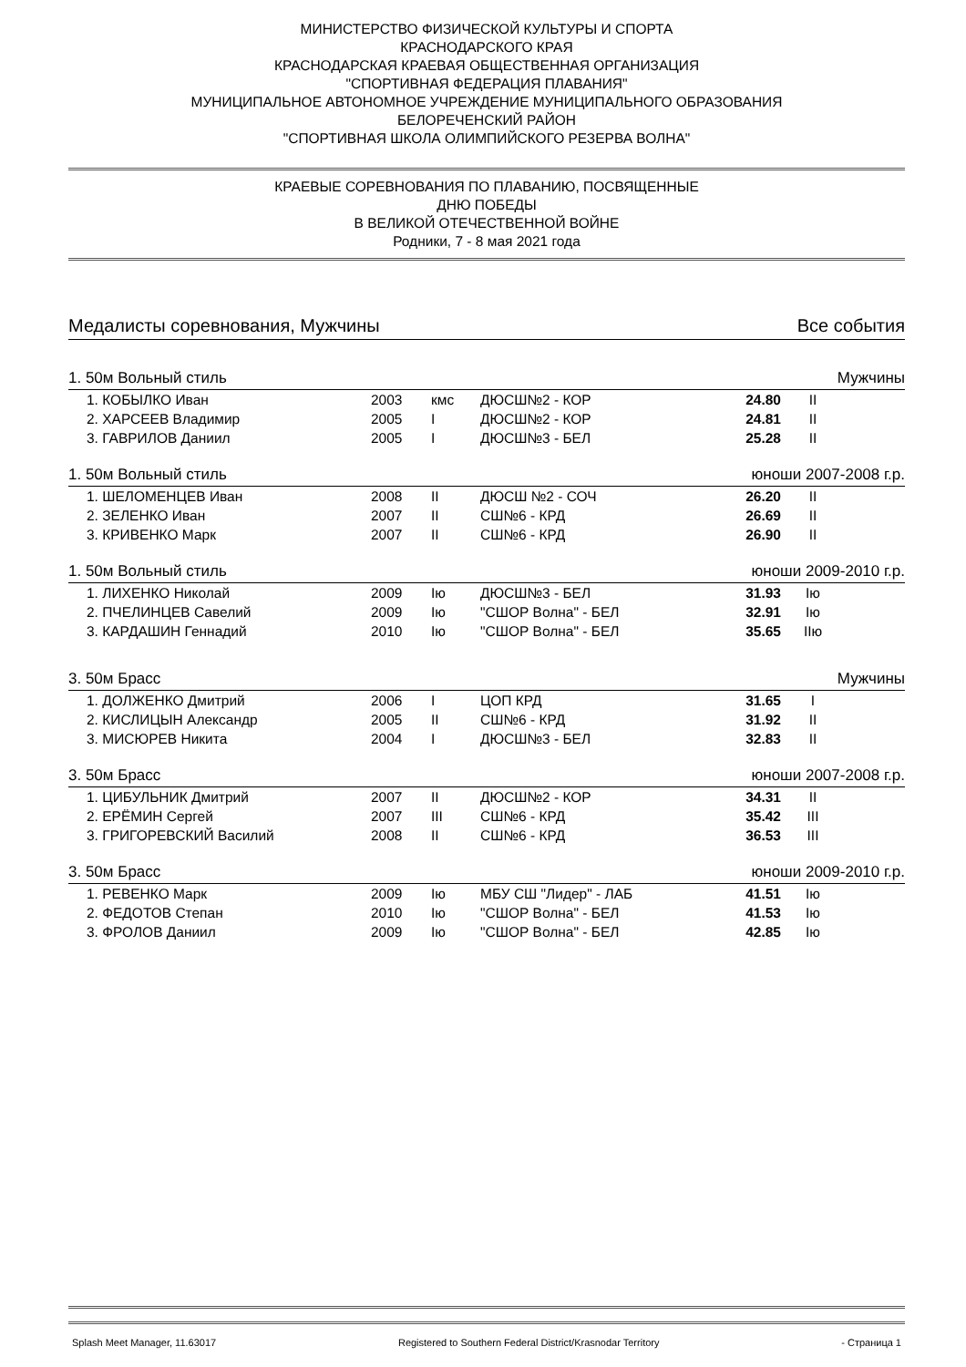МИНИСТЕРСТВО ФИЗИЧЕСКОЙ КУЛЬТУРЫ И СПОРТА
КРАСНОДАРСКОГО КРАЯ
КРАСНОДАРСКАЯ КРАЕВАЯ ОБЩЕСТВЕННАЯ ОРГАНИЗАЦИЯ
"СПОРТИВНАЯ ФЕДЕРАЦИЯ ПЛАВАНИЯ"
МУНИЦИПАЛЬНОЕ АВТОНОМНОЕ УЧРЕЖДЕНИЕ МУНИЦИПАЛЬНОГО ОБРАЗОВАНИЯ
БЕЛОРЕЧЕНСКИЙ РАЙОН
"СПОРТИВНАЯ ШКОЛА ОЛИМПИЙСКОГО РЕЗЕРВА ВОЛНА"
КРАЕВЫЕ СОРЕВНОВАНИЯ ПО ПЛАВАНИЮ, ПОСВЯЩЕННЫЕ
ДНЮ ПОБЕДЫ
В ВЕЛИКОЙ ОТЕЧЕСТВЕННОЙ ВОЙНЕ
Родники, 7 - 8 мая 2021 года
Медалисты соревнования, Мужчины Все события
1. 50м Вольный стиль Мужчины
| 1. КОБЫЛКО Иван | 2003 | кмс | ДЮСШ№2 - КОР | 24.80 | II | |
| 2. ХАРСЕЕВ Владимир | 2005 | I | ДЮСШ№2 - КОР | 24.81 | II | |
| 3. ГАВРИЛОВ Даниил | 2005 | I | ДЮСШ№3 - БЕЛ | 25.28 | II | |
1. 50м Вольный стиль юноши 2007-2008 г.р.
| 1. ШЕЛОМЕНЦЕВ Иван | 2008 | II | ДЮСШ №2 - СОЧ | 26.20 | II | |
| 2. ЗЕЛЕНКО Иван | 2007 | II | СШ№6 - КРД | 26.69 | II | |
| 3. КРИВЕНКО Марк | 2007 | II | СШ№6 - КРД | 26.90 | II | |
1. 50м Вольный стиль юноши 2009-2010 г.р.
| 1. ЛИХЕНКО Николай | 2009 | Iю | ДЮСШ№3 - БЕЛ | 31.93 | Iю | |
| 2. ПЧЕЛИНЦЕВ Савелий | 2009 | Iю | "СШОР Волна" - БЕЛ | 32.91 | Iю | |
| 3. КАРДАШИН Геннадий | 2010 | Iю | "СШОР Волна" - БЕЛ | 35.65 | IIю | |
3. 50м Брасс Мужчины
| 1. ДОЛЖЕНКО Дмитрий | 2006 | I | ЦОП КРД | 31.65 | I | |
| 2. КИСЛИЦЫН Александр | 2005 | II | СШ№6 - КРД | 31.92 | II | |
| 3. МИСЮРЕВ Никита | 2004 | I | ДЮСШ№3 - БЕЛ | 32.83 | II | |
3. 50м Брасс юноши 2007-2008 г.р.
| 1. ЦИБУЛЬНИК Дмитрий | 2007 | II | ДЮСШ№2 - КОР | 34.31 | II | |
| 2. ЕРЁМИН Сергей | 2007 | III | СШ№6 - КРД | 35.42 | III | |
| 3. ГРИГОРЕВСКИЙ Василий | 2008 | II | СШ№6 - КРД | 36.53 | III | |
3. 50м Брасс юноши 2009-2010 г.р.
| 1. РЕВЕНКО Марк | 2009 | Iю | МБУ СШ "Лидер" - ЛАБ | 41.51 | Iю | |
| 2. ФЕДОТОВ Степан | 2010 | Iю | "СШОР Волна" - БЕЛ | 41.53 | Iю | |
| 3. ФРОЛОВ Даниил | 2009 | Iю | "СШОР Волна" - БЕЛ | 42.85 | Iю | |
Splash Meet Manager, 11.63017 Registered to Southern Federal District/Krasnodar Territory - Страница 1